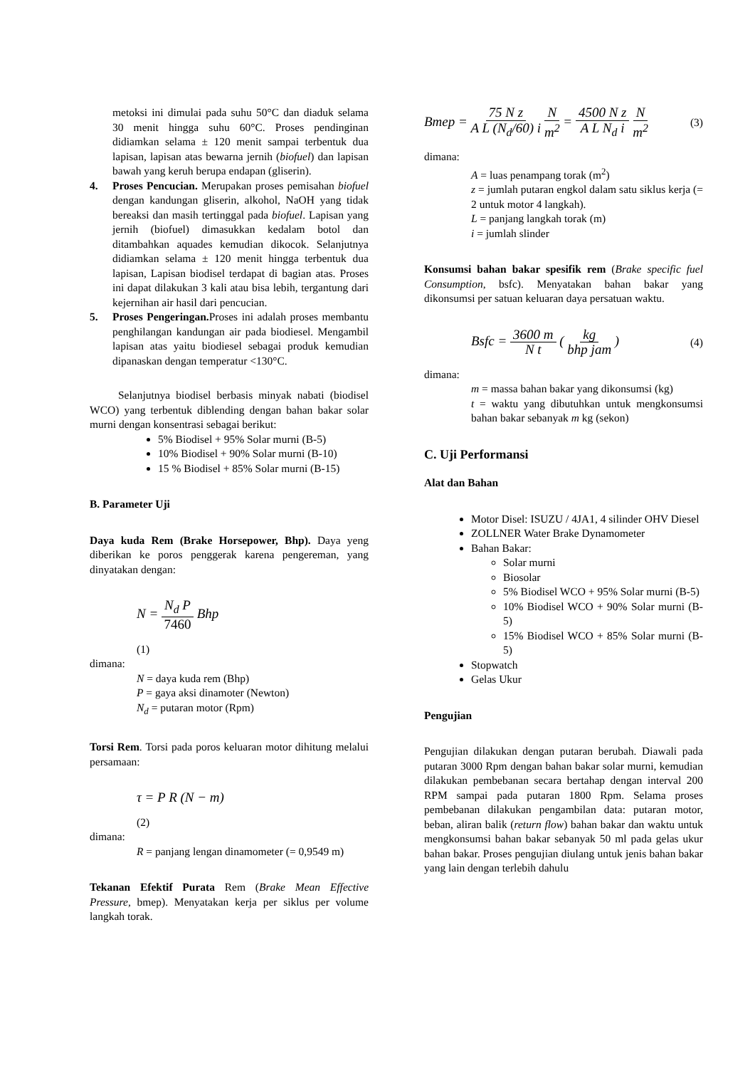metoksi ini dimulai pada suhu 50°C dan diaduk selama 30 menit hingga suhu 60°C. Proses pendinginan didiamkan selama ± 120 menit sampai terbentuk dua lapisan, lapisan atas bewarna jernih (biofuel) dan lapisan bawah yang keruh berupa endapan (gliserin).
4. Proses Pencucian. Merupakan proses pemisahan biofuel dengan kandungan gliserin, alkohol, NaOH yang tidak bereaksi dan masih tertinggal pada biofuel. Lapisan yang jernih (biofuel) dimasukkan kedalam botol dan ditambahkan aquades kemudian dikocok. Selanjutnya didiamkan selama ± 120 menit hingga terbentuk dua lapisan, Lapisan biodisel terdapat di bagian atas. Proses ini dapat dilakukan 3 kali atau bisa lebih, tergantung dari kejernihan air hasil dari pencucian.
5. Proses Pengeringan. Proses ini adalah proses membantu penghilangan kandungan air pada biodiesel. Mengambil lapisan atas yaitu biodiesel sebagai produk kemudian dipanaskan dengan temperatur <130°C.
Selanjutnya biodisel berbasis minyak nabati (biodisel WCO) yang terbentuk diblending dengan bahan bakar solar murni dengan konsentrasi sebagai berikut:
5% Biodisel + 95% Solar murni (B-5)
10% Biodisel + 90% Solar murni (B-10)
15 % Biodisel + 85% Solar murni (B-15)
B. Parameter Uji
Daya kuda Rem (Brake Horsepower, Bhp). Daya yeng diberikan ke poros penggerak karena pengereman, yang dinyatakan dengan:
N = N<sub>d</sub> P 7460 Bhp
(1)
dimana:
N = daya kuda rem (Bhp)
P = gaya aksi dinamoter (Newton)
N<sub>d</sub> = putaran motor (Rpm)
Torsi Rem. Torsi pada poros keluaran motor dihitung melalui persamaan:
τ = P R (N − m)
(2)
dimana:
R = panjang lengan dinamometer (= 0,9549 m)
Tekanan Efektif Purata Rem (Brake Mean Effective Pressure, bmep). Menyatakan kerja per siklus per volume langkah torak.
Bmep = 75 N z A L (N<sub>d</sub>/60) i N m<sup>2</sup> = 4500 N z A L N<sub>d</sub> i N m<sup>2</sup> (3)
dimana:
A = luas penampang torak (m<sup>2</sup>)
z = jumlah putaran engkol dalam satu siklus kerja (= 2 untuk motor 4 langkah).
L = panjang langkah torak (m)
i = jumlah slinder
Konsumsi bahan bakar spesifik rem (Brake specific fuel Consumption, bsfc). Menyatakan bahan bakar yang dikonsumsi per satuan keluaran daya persatuan waktu.
Bsfc = 3600 m N t ( kg bhp jam ) (4)
dimana:
m = massa bahan bakar yang dikonsumsi (kg)
t = waktu yang dibutuhkan untuk mengkonsumsi bahan bakar sebanyak m kg (sekon)
C. Uji Performansi
Alat dan Bahan
Motor Disel: ISUZU / 4JA1, 4 silinder OHV Diesel
ZOLLNER Water Brake Dynamometer
Bahan Bakar:
Solar murni
Biosolar
5% Biodisel WCO + 95% Solar murni (B-5)
10% Biodisel WCO + 90% Solar murni (B-5)
15% Biodisel WCO + 85% Solar murni (B-5)
Stopwatch
Gelas Ukur
Pengujian
Pengujian dilakukan dengan putaran berubah. Diawali pada putaran 3000 Rpm dengan bahan bakar solar murni, kemudian dilakukan pembebanan secara bertahap dengan interval 200 RPM sampai pada putaran 1800 Rpm. Selama proses pembebanan dilakukan pengambilan data: putaran motor, beban, aliran balik (return flow) bahan bakar dan waktu untuk mengkonsumsi bahan bakar sebanyak 50 ml pada gelas ukur bahan bakar. Proses pengujian diulang untuk jenis bahan bakar yang lain dengan terlebih dahulu